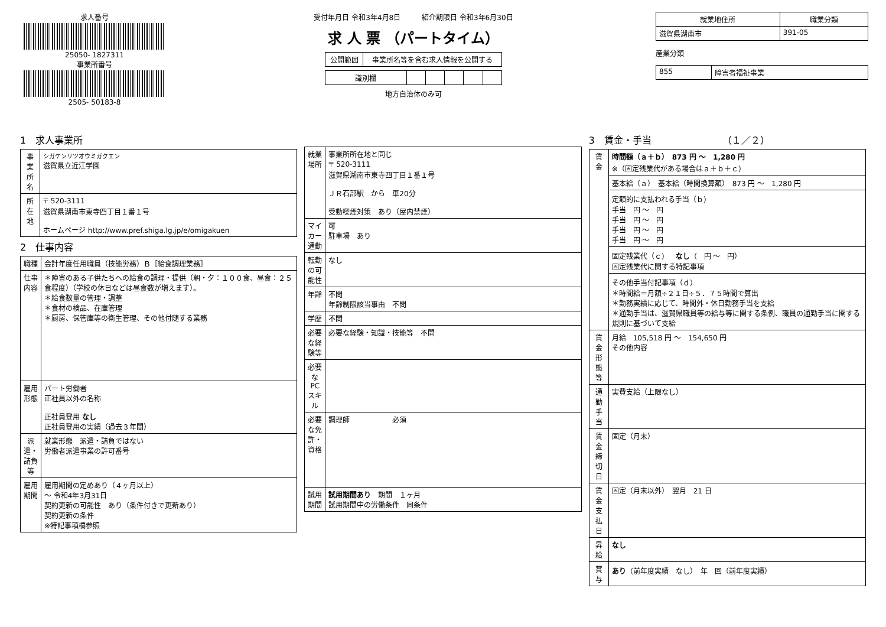求人番号
25050- 1827311
事業所番号
2505- 50183-8
受付年月日 令和3年4月8日　　　紹介期限日 令和3年6月30日
求 人 票 （パートタイム）
| 公開範囲 | 事業所名等を含む求人情報を公開する |
| 識別欄 | | | | | |
地方自治体のみ可
| 就業地住所 | 職業分類 |
| --- | --- |
| 滋賀県湖南市 | 391-05 |
産業分類
| 855 | 障害者福祉事業 |
1　求人事業所
| 事業所名 | シガケンリツオウミガクエン 滋賀県立近江学園 |
| 所在地 | 〒 520-3111 滋賀県湖南市東寺四丁目１番１号 ホームページ http://www.pref.shiga.lg.jp/e/omigakuen |
2　仕事内容
| 職種 | 会計年度任用職員（技能労務）Ｂ［給食調理業務］ |
| 仕事内容 | ＊障害のある子供たちへの給食の調理・提供（朝・夕：１００食、昼食：２５食程度）（学校の休日などは昼食数が増えます）。 ＊給食数量の管理・調整 ＊食材の検品、在庫管理 ＊厨房、保管庫等の衛生管理、その他付随する業務 |
| 雇用形態 | パート労働者 正社員以外の名称 正社員登用 なし 正社員登用の実績（過去３年間） |
| 派遣・請負等 | 就業形態 派遣・請負ではない 労働者派遣事業の許可番号 |
| 雇用期間 | 雇用期間の定めあり（４ヶ月以上） 〜 令和4年3月31日 契約更新の可能性 あり（条件付きで更新あり） 契約更新の条件 ※特記事項欄参照 |
| 就業場所 | 事業所所在地と同じ 〒 520-3111 滋賀県湖南市東寺四丁目１番１号 ＪＲ石部駅 から 車20分 受動喫煙対策 あり（屋内禁煙） |
| マイカー通勤 | 可 駐車場 あり |
| 転勤の可能性 | なし |
| 年齢 | 不問 年齢制限該当事由 不問 |
| 学歴 | 不問 |
| 必要な経験等 | 必要な経験・知識・技能等 不問 |
| 必要なPCスキル | |
| 必要な免許・資格 | 調理師 必須 |
| 試用期間 | 試用期間あり 期間 １ヶ月 試用期間中の労働条件 同条件 |
3　賃金・手当　　　　　　　　（１／２）
| 賃金 | 時間額（ａ＋ｂ） 873 円 〜 1,280 円 ※（固定残業代がある場合はａ＋ｂ＋ｃ） |
| | 基本給（ａ） 基本給（時間換算額） 873 円 〜 1,280 円 |
| | 定額的に支払われる手当（ｂ） 手当 円 〜 円 手当 円 〜 円 手当 円 〜 円 手当 円 〜 円 |
| | 固定残業代（ｃ） なし （ 円 〜 円） 固定残業代に関する特記事項 |
| | その他手当付記事項（ｄ） ＊時間給＝月額÷２１日÷５．７５時間で算出 ＊勤務実績に応じて、時間外・休日勤務手当を支給 ＊通勤手当は、滋賀県職員等の給与等に関する条例、職員の通勤手当に関する規則に基づいて支給 |
| 賃金形態等 | 月給 105,518 円 〜 154,650 円 その他内容 |
| 通勤手当 | 実費支給（上限なし） |
| 賃金締切日 | 固定（月末） |
| 賃金支払日 | 固定（月末以外） 翌月 21 日 |
| 昇給 | なし |
| 賞与 | あり （前年度実績 なし） 年 回（前年度実績） |